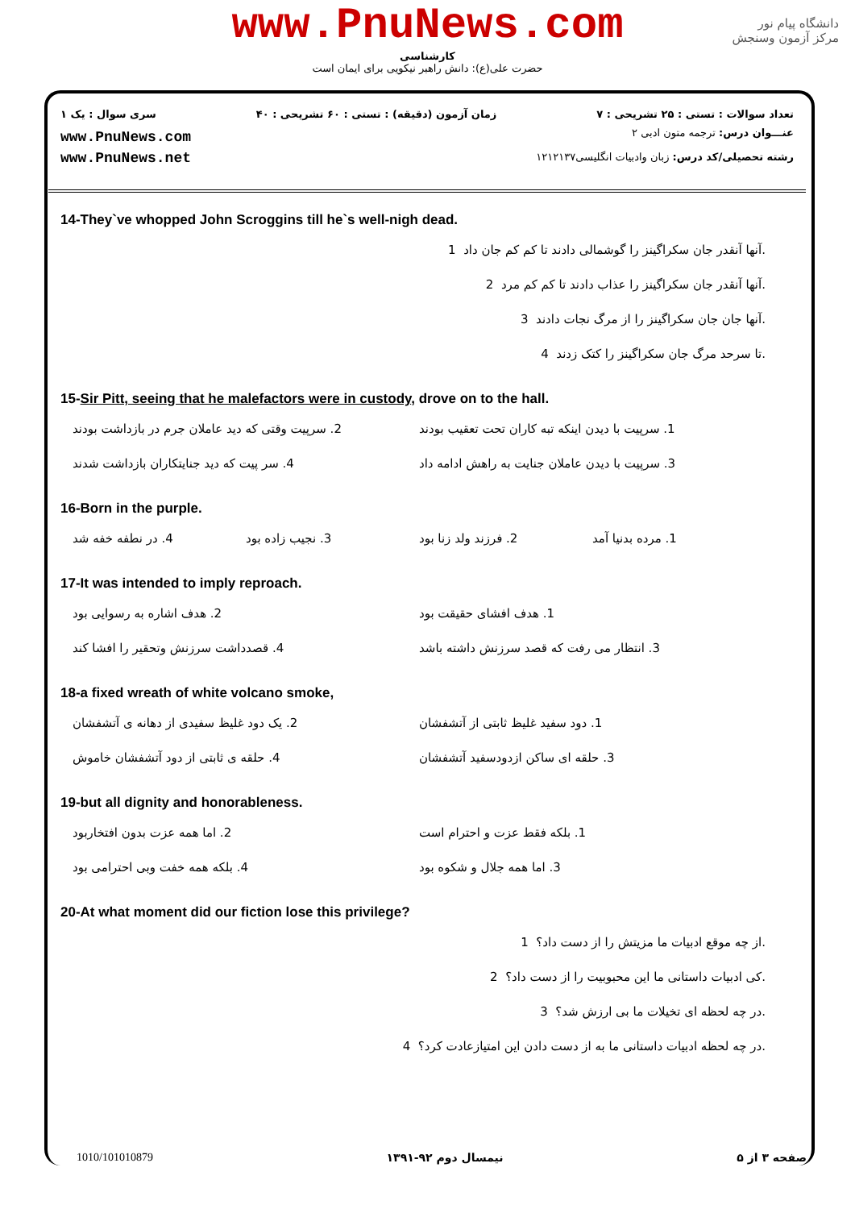www.PnuNews.com
کارشناسی
حضرت علی(ع): دانش راهبر نیکویی برای ایمان است
دانشگاه پیام نور
مرکز آزمون وسنجش
تعداد سوالات : تستی : ۲۵ تشریحی : ۷ زمان آزمون (دقیقه) : تستی : ۶۰ تشریحی : ۴۰ سری سوال : یک ۱
www.PnuNews.com
www.PnuNews.net
عنـــوان درس: ترجمه متون ادبی ۲
رشته تحصیلی/کد درس: زبان وادبیات انگلیسی۱۲۱۲۱۳۷
14-They`ve whopped John Scroggins till he`s well-nigh dead.
آنها آنقدر جان سکراگینز را گوشمالی دادند تا کم کم جان داد 1.
آنها آنقدر جان سکراگینز را عذاب دادند تا کم کم مرد 2.
آنها جان جان سکراگینز را از مرگ نجات دادند 3.
تا سرحد مرگ جان سکراگینز را کتک زدند 4.
15-Sir Pitt, seeing that he malefactors were in custody, drove on to the hall.
1. سرپیت با دیدن اینکه تبه کاران تحت تعقیب بودند
2. سرپیت وقتی که دید عاملان جرم در بازداشت بودند
3. سرپیت با دیدن عاملان جنایت به راهش ادامه داد
4. سر پیت که دید جنایتکاران بازداشت شدند
16-Born in the purple.
1. مرده بدنیا آمد
2. فرزند ولد زنا بود
3. نجیب زاده بود
4. در نطفه خفه شد
17-It was intended to imply reproach.
1. هدف افشای حقیقت بود
2. هدف اشاره به رسوایی بود
3. انتظار می رفت که قصد سرزنش داشته باشد
4. قصدداشت سرزنش وتحقیر را افشا کند
18-a fixed wreath of white volcano smoke,
1. دود سفید غلیظ ثابتی از آتشفشان
2. یک دود غلیظ سفیدی از دهانه ی آتشفشان
3. حلقه ای ساکن ازدودسفید آتشفشان
4. حلقه ی ثابتی از دود آتشفشان خاموش
19-but all dignity and honorableness.
1. بلکه فقط عزت و احترام است
2. اما همه عزت بدون افتخاربود
3. اما همه جلال و شکوه بود
4. بلکه همه خفت وبی احترامی بود
20-At what moment did our fiction lose this privilege?
از چه موقع ادبیات ما مزیتش را از دست داد؟ 1.
کی ادبیات داستانی ما این محبوبیت را از دست داد؟ 2.
در چه لحظه ای تخیلات ما بی ارزش شد؟ 3.
در چه لحظه ادبیات داستانی ما به از دست دادن این امتیازعادت کرد؟ 4.
1010/101010879 نیمسال دوم ۹۲-۱۳۹۱ صفحه ۳ از ۵